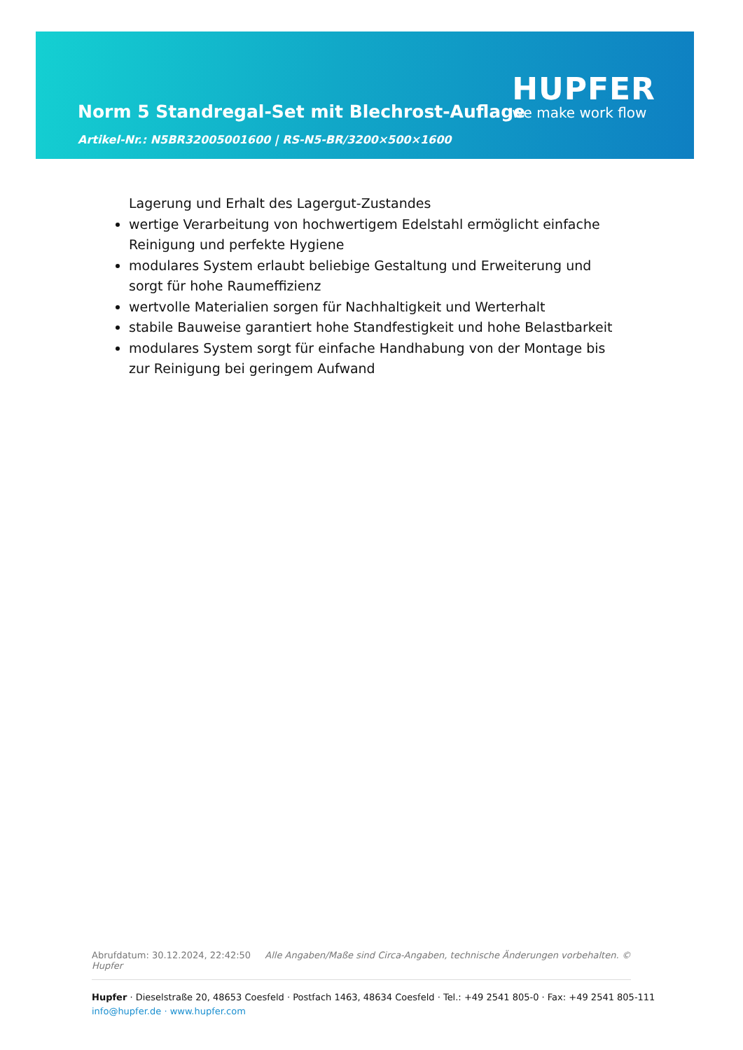Norm 5 Standregal-Set mit Blechrost-Auflage
Artikel-Nr.: N5BR32005001600 | RS-N5-BR/3200×500×1600
HUPFER
we make work flow
Lagerung und Erhalt des Lagergut-Zustandes
wertige Verarbeitung von hochwertigem Edelstahl ermöglicht einfache Reinigung und perfekte Hygiene
modulares System erlaubt beliebige Gestaltung und Erweiterung und sorgt für hohe Raumeffizienz
wertvolle Materialien sorgen für Nachhaltigkeit und Werterhalt
stabile Bauweise garantiert hohe Standfestigkeit und hohe Belastbarkeit
modulares System sorgt für einfache Handhabung von der Montage bis zur Reinigung bei geringem Aufwand
Abrufdatum: 30.12.2024, 22:42:50 Alle Angaben/Maße sind Circa-Angaben, technische Änderungen vorbehalten. © Hupfer
Hupfer · Dieselstraße 20, 48653 Coesfeld · Postfach 1463, 48634 Coesfeld · Tel.: +49 2541 805-0 · Fax: +49 2541 805-111
info@hupfer.de · www.hupfer.com